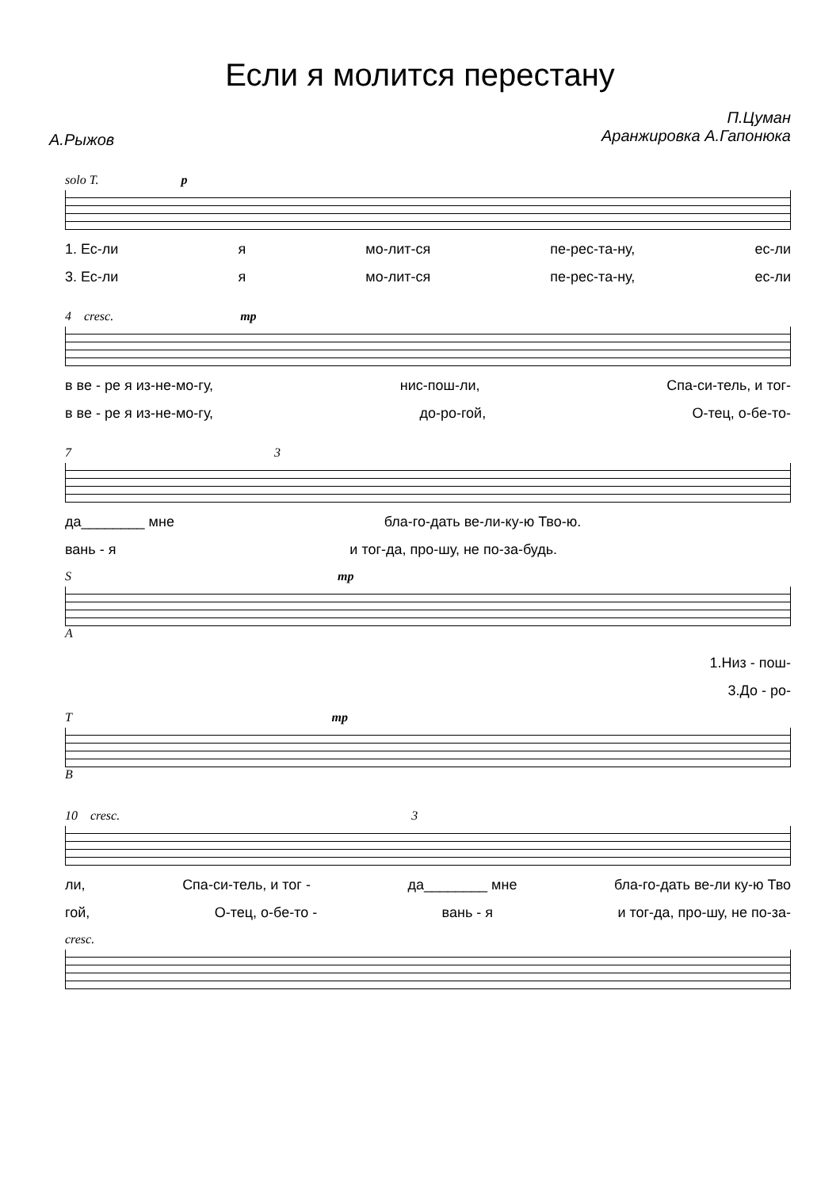Если я молится перестану
А.Рыжов
П.Цуман
Аранжировка А.Гапонюка
solo T. p
1. Ес-ли я мо-лит-ся пе-рес-та-ну, ес-ли
3. Ес-ли я мо-лит-ся пе-рес-та-ну, ес-ли
4 cresc. mp
в ве - ре я из-не-мо-гу, нис-пош-ли, Спа-си-тель, и тог-
в ве - ре я из-не-мо-гу, до-ро-гой, О-тец, о-бе-то-
7 3
да________ мне бла-го-дать ве-ли-ку-ю Тво-ю.
вань - я и тог-да, про-шу, не по-за-будь.
S mp
A
1.Низ - пош-
3.До - ро-
T mp
B
10 cresc. 3
ли, Спа-си-тель, и тог - да________ мне бла-го-дать ве-ли ку-ю Тво
гой, О-тец, о-бе-то - вань - я и тог-да, про-шу, не по-за-
cresc.